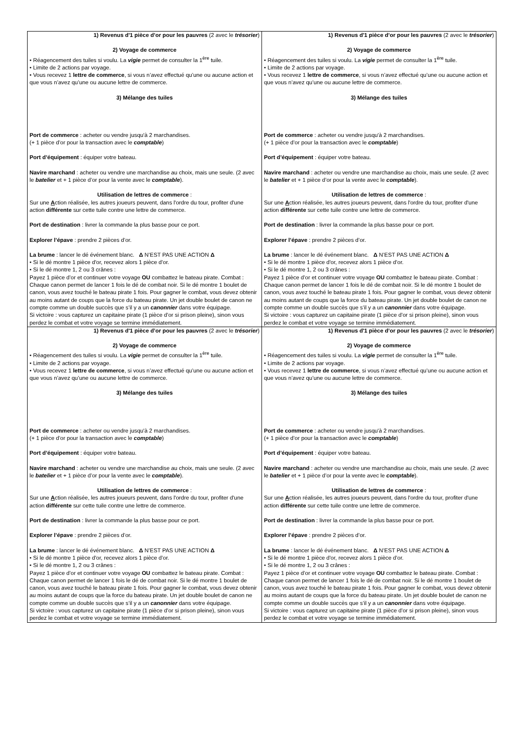| 1) Revenus d'1 pièce d’or pour les pauvres (2 avec le trésorier ) 2) Voyage de commerce • Réagencement des tuiles si voulu. La vigie permet de consulter la 1<sup>ère</sup> tuile. • Limite de 2 actions par voyage. • Vous recevez 1 lettre de commerce , si vous n’avez effectué qu’une ou aucune action et que vous n’avez qu’une ou aucune lettre de commerce. 3) Mélange des tuiles Port de commerce : acheter ou vendre jusqu'à 2 marchandises. (+ 1 pièce d’or pour la transaction avec le comptable ) Port d’équipement : équiper votre bateau. Navire marchand : acheter ou vendre une marchandise au choix, mais une seule. (2 avec le batelier et + 1 pièce d’or pour la vente avec le comptable ). Utilisation de lettres de commerce : Sur une A ction réalisée, les autres joueurs peuvent, dans l'ordre du tour, profiter d'une action différente sur cette tuile contre une lettre de commerce. Port de destination : livrer la commande la plus basse pour ce port. Explorer l’épave : prendre 2 pièces d’or. La brume : lancer le dé événement blanc. Δ N’EST PAS UNE ACTION Δ • Si le dé montre 1 pièce d'or, recevez alors 1 pièce d’or. • Si le dé montre 1, 2 ou 3 crânes : Payez 1 pièce d’or et continuer votre voyage OU combattez le bateau pirate. Combat : Chaque canon permet de lancer 1 fois le dé de combat noir. Si le dé montre 1 boulet de canon, vous avez touché le bateau pirate 1 fois. Pour gagner le combat, vous devez obtenir au moins autant de coups que la force du bateau pirate. Un jet double boulet de canon ne compte comme un double succès que s’il y a un canonnier dans votre équipage. Si victoire : vous capturez un capitaine pirate (1 pièce d’or si prison pleine), sinon vous perdez le combat et votre voyage se termine immédiatement. | 1) Revenus d'1 pièce d’or pour les pauvres (2 avec le trésorier ) 2) Voyage de commerce • Réagencement des tuiles si voulu. La vigie permet de consulter la 1<sup>ère</sup> tuile. • Limite de 2 actions par voyage. • Vous recevez 1 lettre de commerce , si vous n’avez effectué qu’une ou aucune action et que vous n’avez qu’une ou aucune lettre de commerce. 3) Mélange des tuiles Port de commerce : acheter ou vendre jusqu'à 2 marchandises. (+ 1 pièce d’or pour la transaction avec le comptable ) Port d’équipement : équiper votre bateau. Navire marchand : acheter ou vendre une marchandise au choix, mais une seule. (2 avec le batelier et + 1 pièce d’or pour la vente avec le comptable ). Utilisation de lettres de commerce : Sur une A ction réalisée, les autres joueurs peuvent, dans l'ordre du tour, profiter d'une action différente sur cette tuile contre une lettre de commerce. Port de destination : livrer la commande la plus basse pour ce port. Explorer l’épave : prendre 2 pièces d’or. La brume : lancer le dé événement blanc. Δ N’EST PAS UNE ACTION Δ • Si le dé montre 1 pièce d'or, recevez alors 1 pièce d’or. • Si le dé montre 1, 2 ou 3 crânes : Payez 1 pièce d’or et continuer votre voyage OU combattez le bateau pirate. Combat : Chaque canon permet de lancer 1 fois le dé de combat noir. Si le dé montre 1 boulet de canon, vous avez touché le bateau pirate 1 fois. Pour gagner le combat, vous devez obtenir au moins autant de coups que la force du bateau pirate. Un jet double boulet de canon ne compte comme un double succès que s’il y a un canonnier dans votre équipage. Si victoire : vous capturez un capitaine pirate (1 pièce d’or si prison pleine), sinon vous perdez le combat et votre voyage se termine immédiatement. |
| 1) Revenus d'1 pièce d’or pour les pauvres (2 avec le trésorier ) 2) Voyage de commerce • Réagencement des tuiles si voulu. La vigie permet de consulter la 1<sup>ère</sup> tuile. • Limite de 2 actions par voyage. • Vous recevez 1 lettre de commerce , si vous n’avez effectué qu’une ou aucune action et que vous n’avez qu’une ou aucune lettre de commerce. 3) Mélange des tuiles Port de commerce : acheter ou vendre jusqu'à 2 marchandises. (+ 1 pièce d’or pour la transaction avec le comptable ) Port d’équipement : équiper votre bateau. Navire marchand : acheter ou vendre une marchandise au choix, mais une seule. (2 avec le batelier et + 1 pièce d’or pour la vente avec le comptable ). Utilisation de lettres de commerce : Sur une A ction réalisée, les autres joueurs peuvent, dans l'ordre du tour, profiter d'une action différente sur cette tuile contre une lettre de commerce. Port de destination : livrer la commande la plus basse pour ce port. Explorer l’épave : prendre 2 pièces d’or. La brume : lancer le dé événement blanc. Δ N’EST PAS UNE ACTION Δ • Si le dé montre 1 pièce d'or, recevez alors 1 pièce d’or. • Si le dé montre 1, 2 ou 3 crânes : Payez 1 pièce d’or et continuer votre voyage OU combattez le bateau pirate. Combat : Chaque canon permet de lancer 1 fois le dé de combat noir. Si le dé montre 1 boulet de canon, vous avez touché le bateau pirate 1 fois. Pour gagner le combat, vous devez obtenir au moins autant de coups que la force du bateau pirate. Un jet double boulet de canon ne compte comme un double succès que s’il y a un canonnier dans votre équipage. Si victoire : vous capturez un capitaine pirate (1 pièce d’or si prison pleine), sinon vous perdez le combat et votre voyage se termine immédiatement. | 1) Revenus d'1 pièce d’or pour les pauvres (2 avec le trésorier ) 2) Voyage de commerce • Réagencement des tuiles si voulu. La vigie permet de consulter la 1<sup>ère</sup> tuile. • Limite de 2 actions par voyage. • Vous recevez 1 lettre de commerce , si vous n’avez effectué qu’une ou aucune action et que vous n’avez qu’une ou aucune lettre de commerce. 3) Mélange des tuiles Port de commerce : acheter ou vendre jusqu'à 2 marchandises. (+ 1 pièce d’or pour la transaction avec le comptable ) Port d’équipement : équiper votre bateau. Navire marchand : acheter ou vendre une marchandise au choix, mais une seule. (2 avec le batelier et + 1 pièce d’or pour la vente avec le comptable ). Utilisation de lettres de commerce : Sur une A ction réalisée, les autres joueurs peuvent, dans l'ordre du tour, profiter d'une action différente sur cette tuile contre une lettre de commerce. Port de destination : livrer la commande la plus basse pour ce port. Explorer l’épave : prendre 2 pièces d’or. La brume : lancer le dé événement blanc. Δ N’EST PAS UNE ACTION Δ • Si le dé montre 1 pièce d'or, recevez alors 1 pièce d’or. • Si le dé montre 1, 2 ou 3 crânes : Payez 1 pièce d’or et continuer votre voyage OU combattez le bateau pirate. Combat : Chaque canon permet de lancer 1 fois le dé de combat noir. Si le dé montre 1 boulet de canon, vous avez touché le bateau pirate 1 fois. Pour gagner le combat, vous devez obtenir au moins autant de coups que la force du bateau pirate. Un jet double boulet de canon ne compte comme un double succès que s’il y a un canonnier dans votre équipage. Si victoire : vous capturez un capitaine pirate (1 pièce d’or si prison pleine), sinon vous perdez le combat et votre voyage se termine immédiatement. |